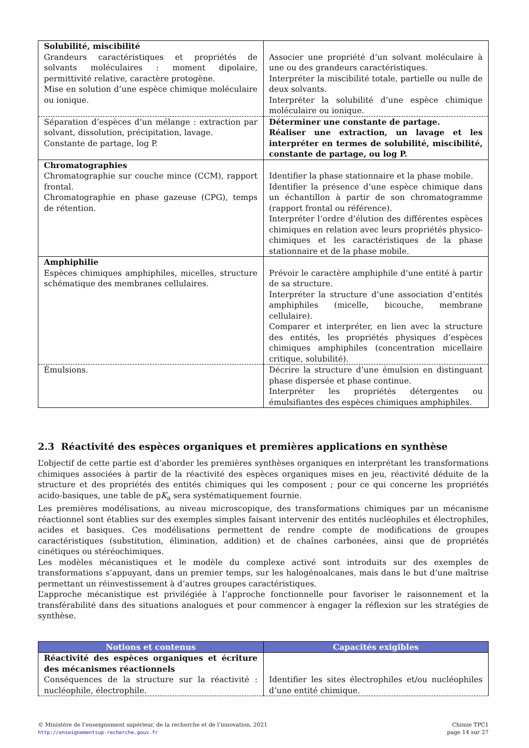| Solubilité, miscibilité Grandeurs caractéristiques et propriétés de solvants moléculaires : moment dipolaire, permittivité relative, caractère protogène. Mise en solution d’une espèce chimique moléculaire ou ionique. | Associer une propriété d’un solvant moléculaire à une ou des grandeurs caractéristiques. Interpréter la miscibilité totale, partielle ou nulle de deux solvants. Interpréter la solubilité d’une espèce chimique moléculaire ou ionique. |
| Séparation d’espèces d’un mélange : extraction par solvant, dissolution, précipitation, lavage. Constante de partage, log P. | Déterminer une constante de partage. Réaliser une extraction, un lavage et les interpréter en termes de solubilité, miscibilité, constante de partage, ou log P. |
| Chromatographies Chromatographie sur couche mince (CCM), rapport frontal. Chromatographie en phase gazeuse (CPG), temps de rétention. | Identifier la phase stationnaire et la phase mobile. Identifier la présence d’une espèce chimique dans un échantillon à partir de son chromatogramme (rapport frontal ou référence). Interpréter l’ordre d’élution des différentes espèces chimiques en relation avec leurs propriétés physico-chimiques et les caractéristiques de la phase stationnaire et de la phase mobile. |
| Amphiphilie Espèces chimiques amphiphiles, micelles, structure schématique des membranes cellulaires. | Prévoir le caractère amphiphile d’une entité à partir de sa structure. Interpréter la structure d’une association d’entités amphiphiles (micelle, bicouche, membrane cellulaire). Comparer et interpréter, en lien avec la structure des entités, les propriétés physiques d’espèces chimiques amphiphiles (concentration micellaire critique, solubilité). |
| Émulsions. | Décrire la structure d’une émulsion en distinguant phase dispersée et phase continue. Interpréter les propriétés détergentes ou émulsifiantes des espèces chimiques amphiphiles. |
2.3 Réactivité des espèces organiques et premières applications en synthèse
L’objectif de cette partie est d’aborder les premières synthèses organiques en interprétant les transformations chimiques associées à partir de la réactivité des espèces organiques mises en jeu, réactivité déduite de la structure et des propriétés des entités chimiques qui les composent ; pour ce qui concerne les propriétés acido-basiques, une table de pK<sub>a</sub> sera systématiquement fournie.
Les premières modélisations, au niveau microscopique, des transformations chimiques par un mécanisme réactionnel sont établies sur des exemples simples faisant intervenir des entités nucléophiles et électrophiles, acides et basiques. Ces modélisations permettent de rendre compte de modifications de groupes caractéristiques (substitution, élimination, addition) et de chaînes carbonées, ainsi que de propriétés cinétiques ou stéréochimiques.
Les modèles mécanistiques et le modèle du complexe activé sont introduits sur des exemples de transformations s’appuyant, dans un premier temps, sur les halogénoalcanes, mais dans le but d’une maîtrise permettant un réinvestissement à d’autres groupes caractéristiques.
L’approche mécanistique est privilégiée à l’approche fonctionnelle pour favoriser le raisonnement et la transférabilité dans des situations analogues et pour commencer à engager la réflexion sur les stratégies de synthèse.
| Notions et contenus | Capacités exigibles |
| --- | --- |
| Réactivité des espèces organiques et écriture des mécanismes réactionnels Conséquences de la structure sur la réactivité : nucléophile, électrophile. | Identifier les sites électrophiles et/ou nucléophiles d’une entité chimique. |
© Ministère de l’enseignement supérieur, de la recherche et de l’innovation, 2021
http://enseignementsup-recherche.gouv.fr
Chimie TPC1
page 14 sur 27